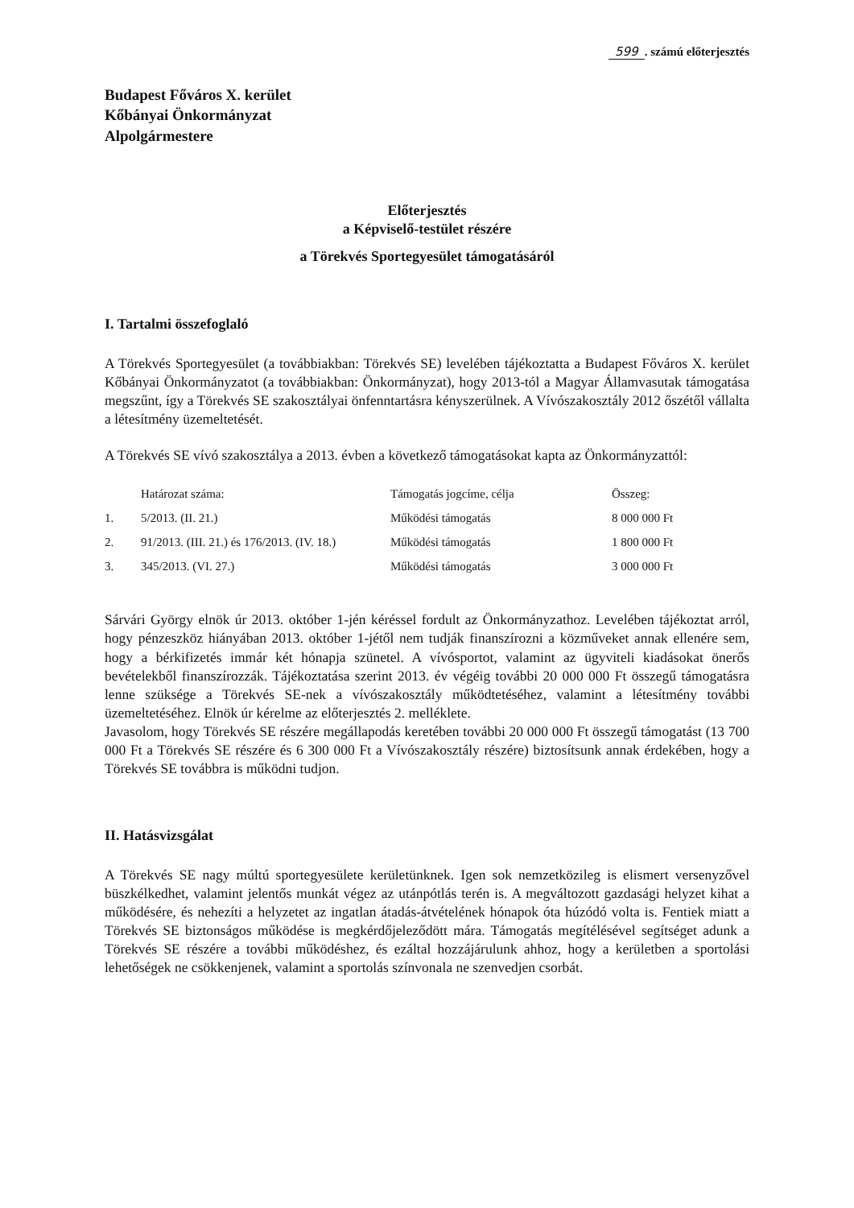599. számú előterjesztés
Budapest Főváros X. kerület
Kőbányai Önkormányzat
Alpolgármestere
Előterjesztés
a Képviselő-testület részére
a Törekvés Sportegyesület támogatásáról
I. Tartalmi összefoglaló
A Törekvés Sportegyesület (a továbbiakban: Törekvés SE) levelében tájékoztatta a Budapest Főváros X. kerület Kőbányai Önkormányzatot (a továbbiakban: Önkormányzat), hogy 2013-tól a Magyar Államvasutak támogatása megszűnt, így a Törekvés SE szakosztályai önfenntartásra kényszerülnek. A Vívószakosztály 2012 őszétől vállalta a létesítmény üzemeltetését.
A Törekvés SE vívó szakosztálya a 2013. évben a következő támogatásokat kapta az Önkormányzattól:
| | Határozat száma: | Támogatás jogcíme, célja | Összeg: |
| --- | --- | --- | --- |
| 1. | 5/2013. (II. 21.) | Működési támogatás | 8 000 000 Ft |
| 2. | 91/2013. (III. 21.) és 176/2013. (IV. 18.) | Működési támogatás | 1 800 000 Ft |
| 3. | 345/2013. (VI. 27.) | Működési támogatás | 3 000 000 Ft |
Sárvári György elnök úr 2013. október 1-jén kéréssel fordult az Önkormányzathoz. Levelében tájékoztat arról, hogy pénzeszköz hiányában 2013. október 1-jétől nem tudják finanszírozni a közműveket annak ellenére sem, hogy a bérkifizetés immár két hónapja szünetel. A vívósportot, valamint az ügyviteli kiadásokat önerős bevételekből finanszírozzák. Tájékoztatása szerint 2013. év végéig további 20 000 000 Ft összegű támogatásra lenne szüksége a Törekvés SE-nek a vívószakosztály működtetéséhez, valamint a létesítmény további üzemeltetéséhez. Elnök úr kérelme az előterjesztés 2. melléklete.
Javasolom, hogy Törekvés SE részére megállapodás keretében további 20 000 000 Ft összegű támogatást (13 700 000 Ft a Törekvés SE részére és 6 300 000 Ft a Vívószakosztály részére) biztosítsunk annak érdekében, hogy a Törekvés SE továbbra is működni tudjon.
II. Hatásvizsgálat
A Törekvés SE nagy múltú sportegyesülete kerületünknek. Igen sok nemzetközileg is elismert versenyzővel büszkélkedhet, valamint jelentős munkát végez az utánpótlás terén is. A megváltozott gazdasági helyzet kihat a működésére, és nehezíti a helyzetet az ingatlan átadás-átvételének hónapok óta húzódó volta is. Fentiek miatt a Törekvés SE biztonságos működése is megkérdőjeleződött mára. Támogatás megítélésével segítséget adunk a Törekvés SE részére a további működéshez, és ezáltal hozzájárulunk ahhoz, hogy a kerületben a sportolási lehetőségek ne csökkenjenek, valamint a sportolás színvonala ne szenvedjen csorbát.